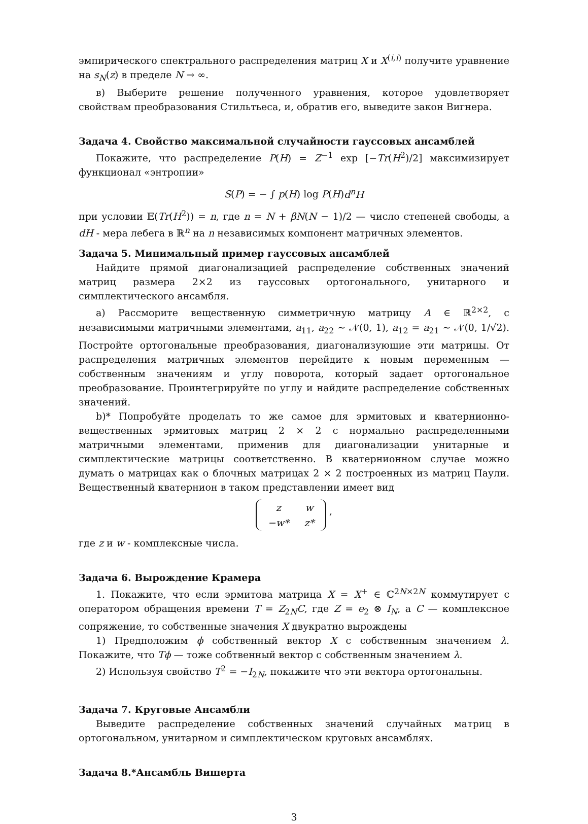эмпирического спектрального распределения матриц X и X<sup>(i,i)</sup> получите уравнение на s<sub>N</sub>(z) в пределе N → ∞.
в) Выберите решение полученного уравнения, которое удовлетворяет свойствам преобразования Стильтьеса, и, обратив его, выведите закон Вигнера.
Задача 4. Свойство максимальной случайности гауссовых ансамблей
Покажите, что распределение P(H) = Z<sup>−1</sup> exp [−Tr(H<sup>2</sup>)/2] максимизирует функционал «энтропии»
S(P) = − ∫ p(H) log P(H)d<sup>n</sup>H
при условии 𝔼(Tr(H<sup>2</sup>)) = n, где n = N + βN(N − 1)/2 — число степеней свободы, а dH - мера лебега в ℝ<sup>n</sup> на n независимых компонент матричных элементов.
Задача 5. Минимальный пример гауссовых ансамблей
Найдите прямой диагонализацией распределение собственных значений матриц размера 2×2 из гауссовых ортогонального, унитарного и симплектического ансамбля.
а) Рассморите вещественную симметричную матрицу A ∈ ℝ<sup>2×2</sup>, с независимыми матричными элементами, a<sub>11</sub>, a<sub>22</sub> ∼ 𝒩(0, 1), a<sub>12</sub> = a<sub>21</sub> ∼ 𝒩(0, 1/√2). Постройте ортогональные преобразования, диагонализующие эти матрицы. От распределения матричных элементов перейдите к новым переменным — собственным значениям и углу поворота, который задает ортогональное преобразование. Проинтегрируйте по углу и найдите распределение собственных значений.
b)* Попробуйте проделать то же самое для эрмитовых и кватернионно-вещественных эрмитовых матриц 2 × 2 с нормально распределенными матричными элементами, применив для диагонализации унитарные и симплектические матрицы соответственно. В кватернионном случае можно думать о матрицах как о блочных матрицах 2 × 2 построенных из матриц Паули. Вещественный кватернион в таком представлении имеет вид
| z | w |
| −w* | z* |
,
где z и w - комплексные числа.
Задача 6. Вырождение Крамера
1. Покажите, что если эрмитова матрица X = X<sup>+</sup> ∈ ℂ<sup>2N×2N</sup> коммутирует с оператором обращения времени T = Z<sub>2N</sub>C, где Z = e<sub>2</sub> ⊗ I<sub>N</sub>, а C — комплексное сопряжение, то собственные значения X двукратно вырождены
1) Предположим ϕ собственный вектор X с собственным значением λ. Покажите, что Tϕ — тоже собтвенный вектор с собственным значением λ.
2) Используя свойство T<sup>2</sup> = −I<sub>2N</sub>, покажите что эти вектора ортогональны.
Задача 7. Круговые Ансамбли
Выведите распределение собственных значений случайных матриц в ортогональном, унитарном и симплектическом круговых ансамблях.
Задача 8.*Ансамбль Вишерта
3